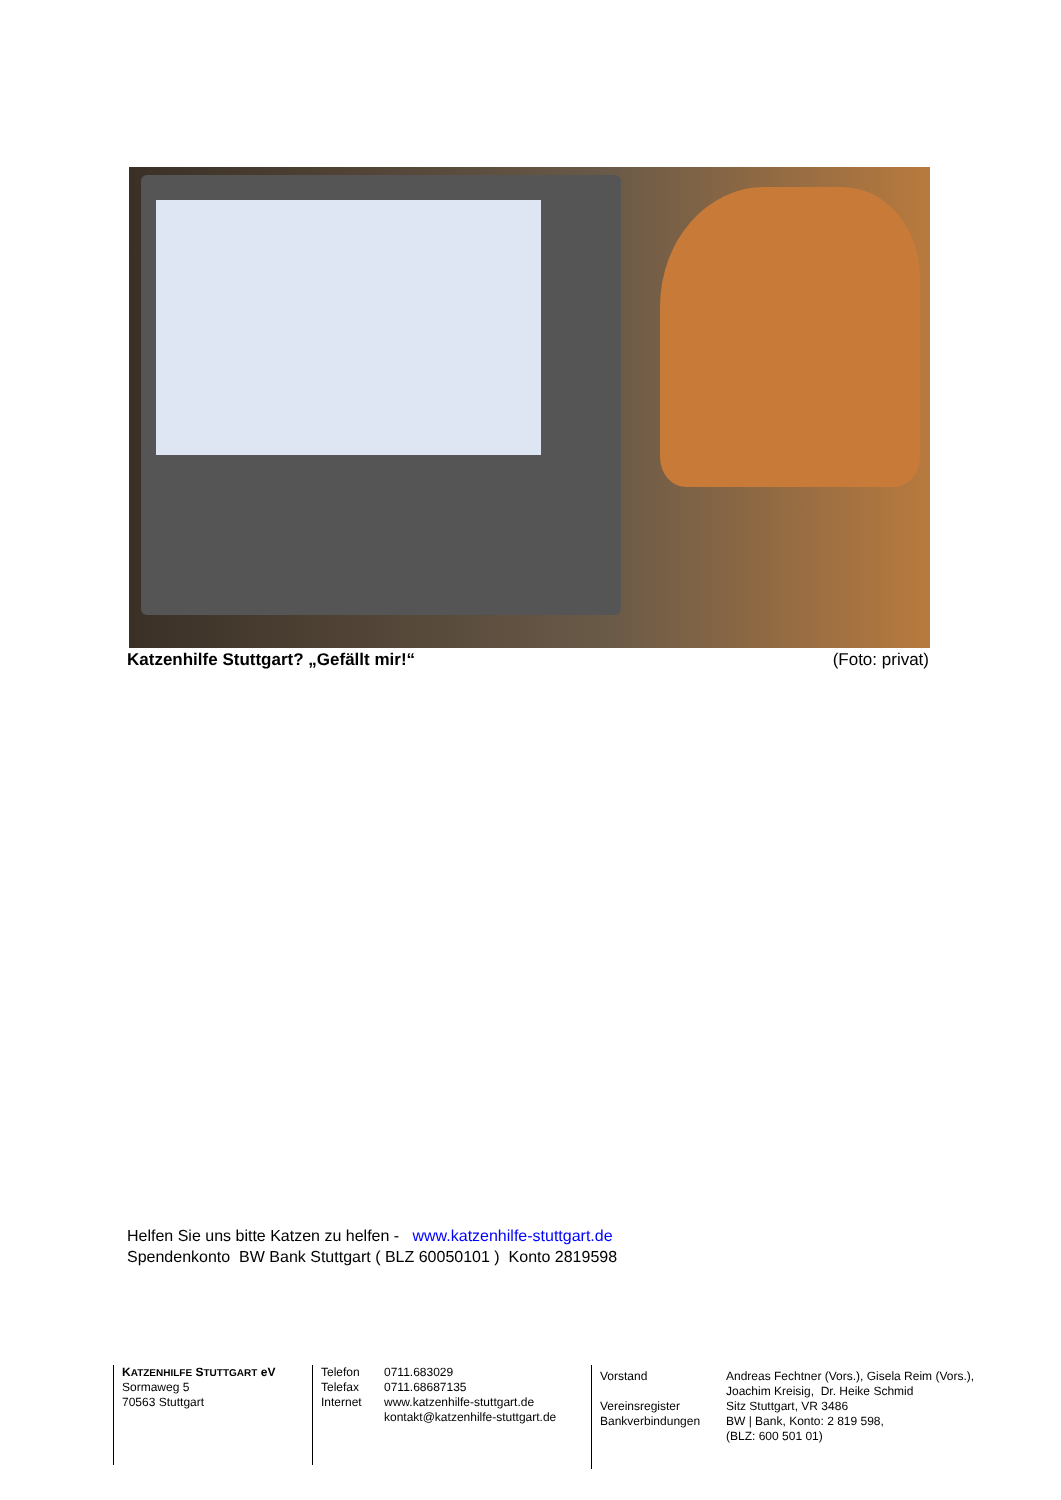Katzenhilfe Stuttgart? „Gefällt mir!“(Foto: privat)
Helfen Sie uns bitte Katzen zu helfen - www.katzenhilfe-stuttgart.de
Spendenkonto BW Bank Stuttgart ( BLZ 60050101 ) Konto 2819598
KATZENHILFE STUTTGART eV
Sormaweg 5
70563 Stuttgart
Telefon
Telefax
Internet
0711.683029
0711.68687135
www.katzenhilfe-stuttgart.de
kontakt@katzenhilfe-stuttgart.de
Vorstand
Vereinsregister
Bankverbindungen
Andreas Fechtner (Vors.), Gisela Reim (Vors.),
Joachim Kreisig, Dr. Heike Schmid
Sitz Stuttgart, VR 3486
BW | Bank, Konto: 2 819 598,
(BLZ: 600 501 01)